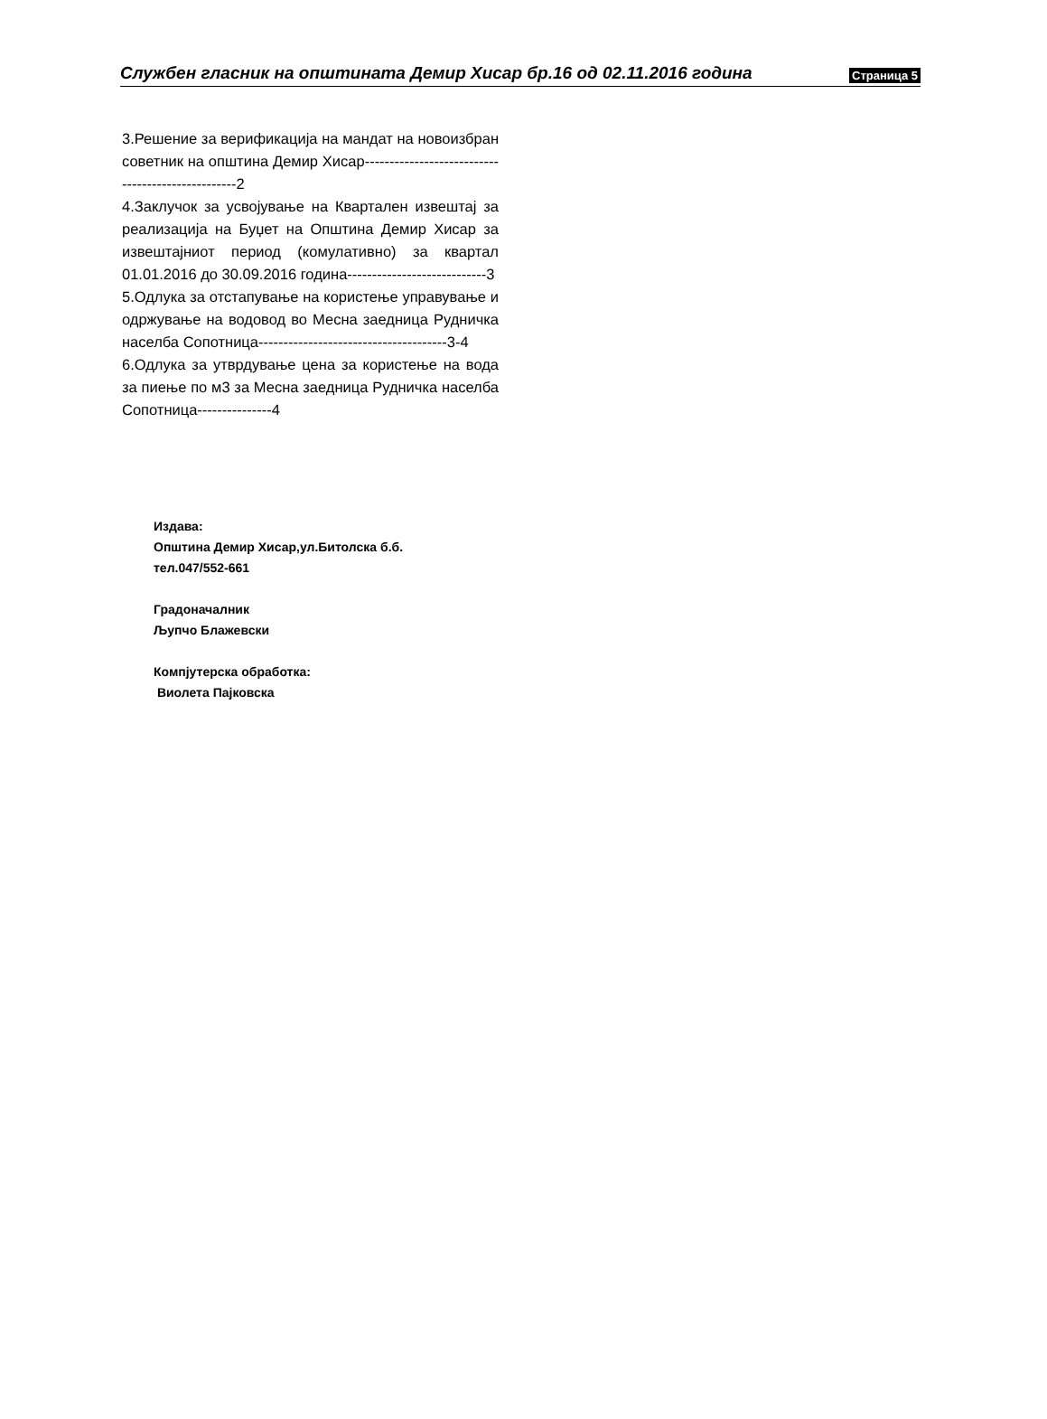Службен гласник на општината Демир Хисар бр.16 од 02.11.2016 година Страница 5
3.Решение за верификација на мандат на новоизбран советник на општина Демир Хисар--------------------------------------------------2
4.Заклучок за усвојување на Квартален извештај за реализација на Буџет на Општина Демир Хисар за извештајниот период (комулативно) за квартал 01.01.2016 до 30.09.2016 година----------------------------3
5.Одлука за отстапување на користење управување и одржување на водовод во Месна заедница Рудничка населба Сопотница--------------------------------------3-4
6.Одлука за утврдување цена за користење на вода за пиење по м3 за Месна заедница Рудничка населба Сопотница---------------4
Издава:
Општина Демир Хисар,ул.Битолска б.б.
тел.047/552-661
Градоначалник
Љупчо Блажевски
Компјутерска обработка:
Виолета Пајковска